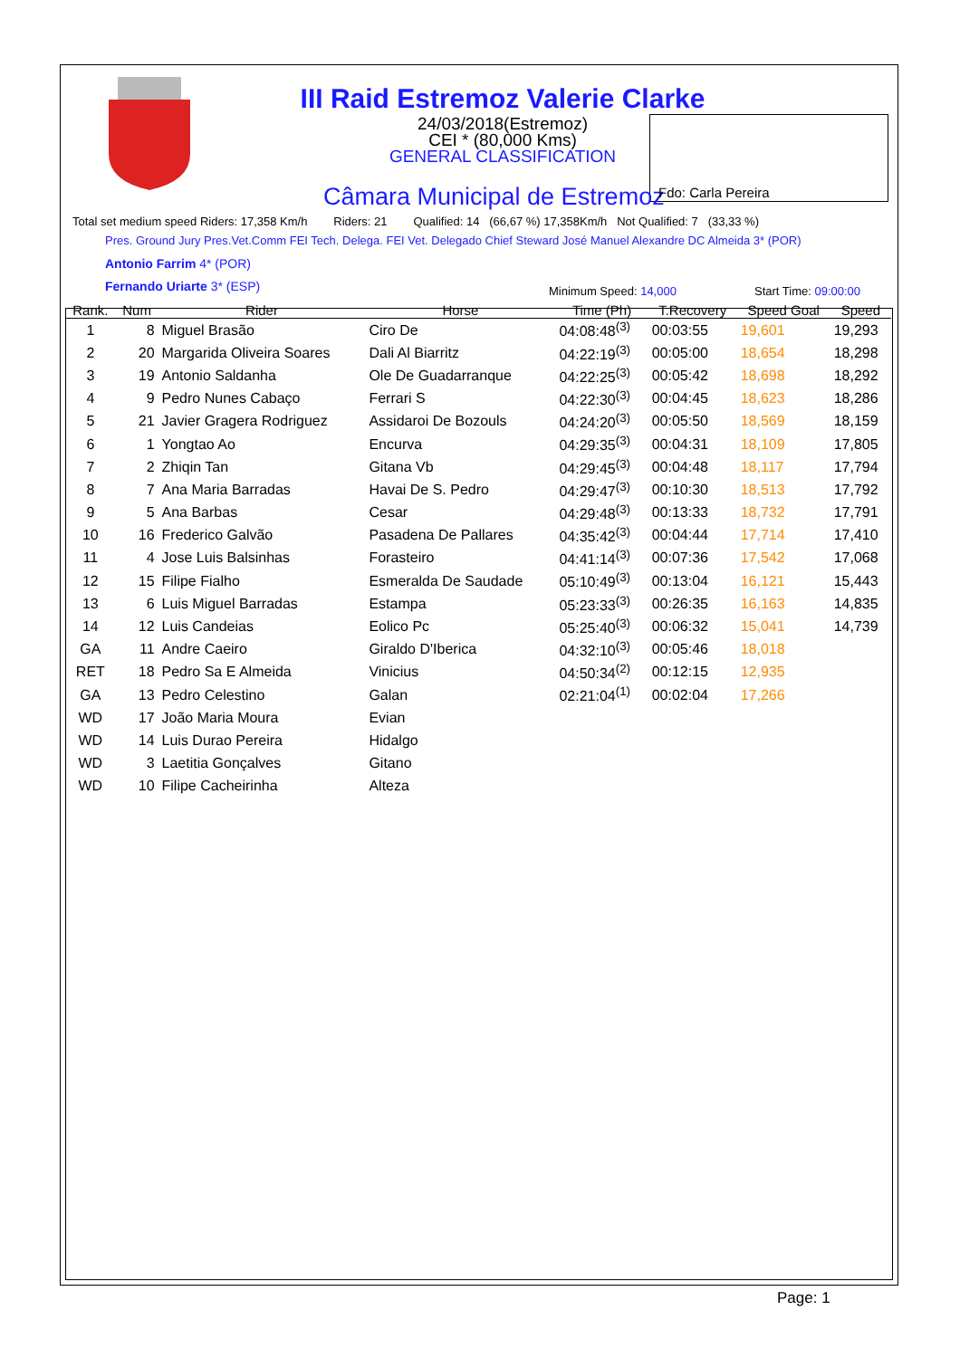III Raid Estremoz Valerie Clarke
24/03/2018(Estremoz)
CEI * (80,000 Kms)
GENERAL CLASSIFICATION
Câmara Municipal de Estremoz Fdo: Carla Pereira
Total set medium speed Riders: 17,358 Km/h Riders: 21 Qualified: 14 (66,67 %) 17,358Km/h Not Qualified: 7 (33,33 %)
Pres. Ground Jury Pres.Vet.Comm FEI Tech. Delega. FEI Vet. Delegado Chief Steward José Manuel Alexandre DC Almeida 3* (POR)
Antonio Farrim 4* (POR)
Fernando Uriarte 3* (ESP) Minimum Speed: 14,000 Start Time: 09:00:00
| Rank. | Num | Rider | Horse | Time (Ph) | T.Recovery | Speed Goal | Speed |
| --- | --- | --- | --- | --- | --- | --- | --- |
| 1 | 8 | Miguel Brasão | Ciro De | 04:08:48<sup>(3)</sup> | 00:03:55 | 19,601 | 19,293 |
| 2 | 20 | Margarida Oliveira Soares | Dali Al Biarritz | 04:22:19<sup>(3)</sup> | 00:05:00 | 18,654 | 18,298 |
| 3 | 19 | Antonio Saldanha | Ole De Guadarranque | 04:22:25<sup>(3)</sup> | 00:05:42 | 18,698 | 18,292 |
| 4 | 9 | Pedro Nunes Cabaço | Ferrari S | 04:22:30<sup>(3)</sup> | 00:04:45 | 18,623 | 18,286 |
| 5 | 21 | Javier Gragera Rodriguez | Assidaroi De Bozouls | 04:24:20<sup>(3)</sup> | 00:05:50 | 18,569 | 18,159 |
| 6 | 1 | Yongtao Ao | Encurva | 04:29:35<sup>(3)</sup> | 00:04:31 | 18,109 | 17,805 |
| 7 | 2 | Zhiqin Tan | Gitana Vb | 04:29:45<sup>(3)</sup> | 00:04:48 | 18,117 | 17,794 |
| 8 | 7 | Ana Maria Barradas | Havai De S. Pedro | 04:29:47<sup>(3)</sup> | 00:10:30 | 18,513 | 17,792 |
| 9 | 5 | Ana Barbas | Cesar | 04:29:48<sup>(3)</sup> | 00:13:33 | 18,732 | 17,791 |
| 10 | 16 | Frederico Galvão | Pasadena De Pallares | 04:35:42<sup>(3)</sup> | 00:04:44 | 17,714 | 17,410 |
| 11 | 4 | Jose Luis Balsinhas | Forasteiro | 04:41:14<sup>(3)</sup> | 00:07:36 | 17,542 | 17,068 |
| 12 | 15 | Filipe Fialho | Esmeralda De Saudade | 05:10:49<sup>(3)</sup> | 00:13:04 | 16,121 | 15,443 |
| 13 | 6 | Luis Miguel Barradas | Estampa | 05:23:33<sup>(3)</sup> | 00:26:35 | 16,163 | 14,835 |
| 14 | 12 | Luis Candeias | Eolico Pc | 05:25:40<sup>(3)</sup> | 00:06:32 | 15,041 | 14,739 |
| GA | 11 | Andre Caeiro | Giraldo D'Iberica | 04:32:10<sup>(3)</sup> | 00:05:46 | 18,018 | |
| RET | 18 | Pedro Sa E Almeida | Vinicius | 04:50:34<sup>(2)</sup> | 00:12:15 | 12,935 | |
| GA | 13 | Pedro Celestino | Galan | 02:21:04<sup>(1)</sup> | 00:02:04 | 17,266 | |
| WD | 17 | João Maria Moura | Evian | | | | |
| WD | 14 | Luis Durao Pereira | Hidalgo | | | | |
| WD | 3 | Laetitia Gonçalves | Gitano | | | | |
| WD | 10 | Filipe Cacheirinha | Alteza | | | | |
Page: 1